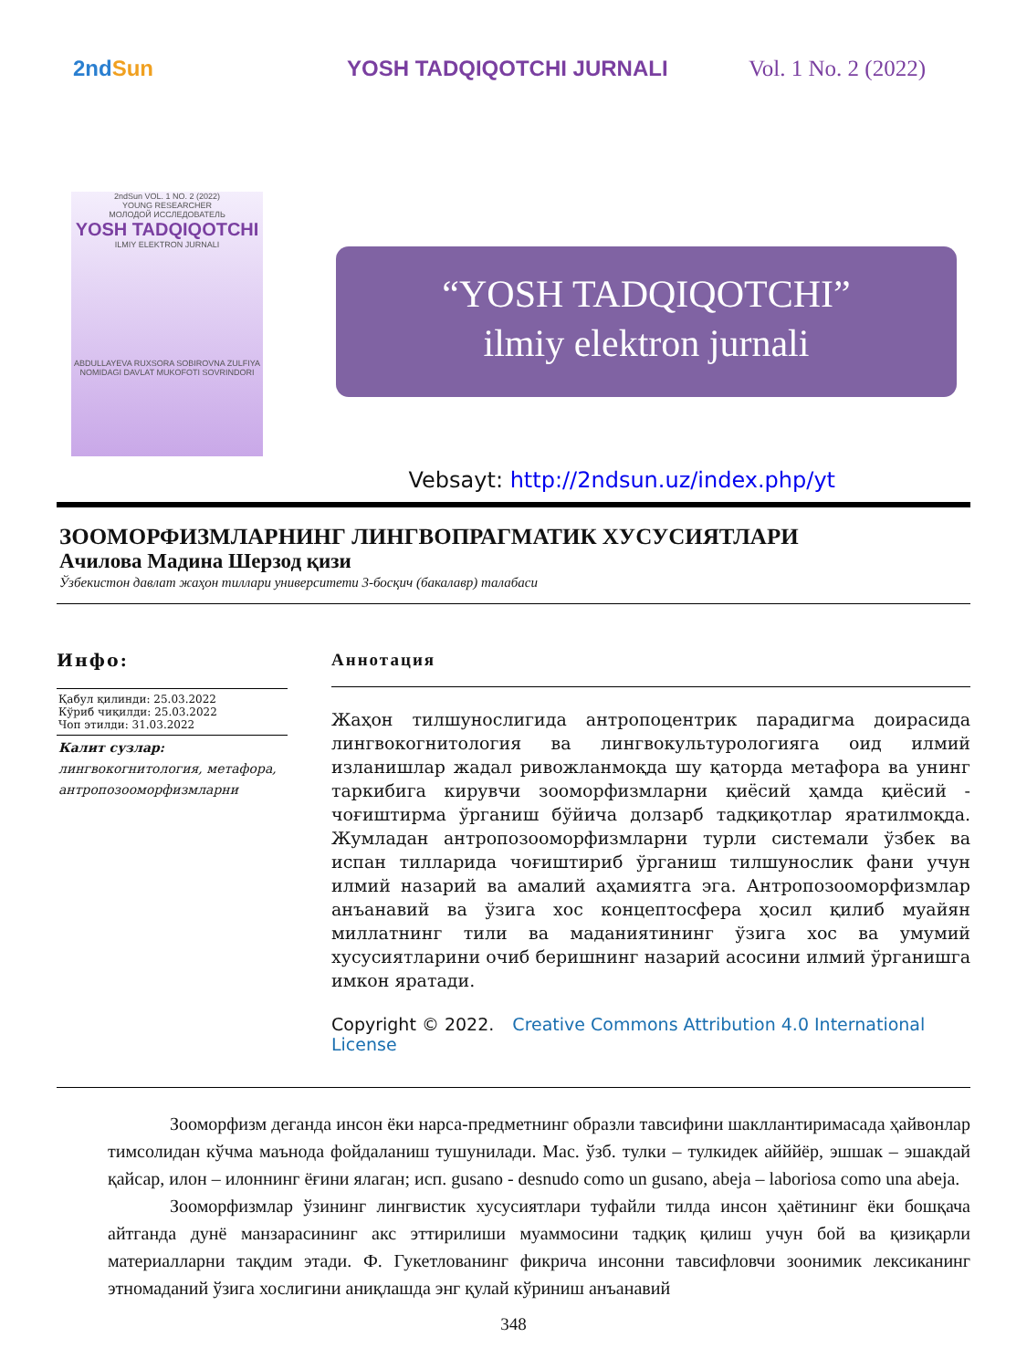2ndSun YOSH TADQIQOTCHI JURNALI Vol. 1 No. 2 (2022)
2ndSun VOL. 1 NO. 2 (2022)
YOUNG RESEARCHER
МОЛОДОЙ ИССЛЕДОВАТЕЛЬ
YOSH TADQIQOTCHI
ILMIY ELEKTRON JURNALI
ABDULLAYEVA RUXSORA SOBIROVNA ZULFIYA NOMIDAGI DAVLAT MUKOFOTI SOVRINDORI
“YOSH TADQIQOTCHI”
ilmiy elektron jurnali
Vebsayt: http://2ndsun.uz/index.php/yt
ЗООМОРФИЗМЛАРНИНГ ЛИНГВОПРАГМАТИК ХУСУСИЯТЛАРИ
Ачилова Мадина Шерзод қизи
Ўзбекистон давлат жаҳон тиллари университети 3-босқич (бакалавр) талабаси
Инфо:
Қабул қилинди: 25.03.2022
Кўриб чиқилди: 25.03.2022
Чоп этилди: 31.03.2022
Калит сузлар:
лингвокогнитология, метафора, антропозооморфизмларни
Аннотация
Жаҳон тилшунослигида антропоцентрик парадигма доирасида лингвокогнитология ва лингвокультурологияга оид илмий изланишлар жадал ривожланмоқда шу қаторда метафора ва унинг таркибига кирувчи зооморфизмларни қиёсий ҳамда қиёсий - чоғиштирма ўрганиш бўйича долзарб тадқиқотлар яратилмоқда. Жумладан антропозооморфизмларни турли системали ўзбек ва испан тилларида чоғиштириб ўрганиш тилшунослик фани учун илмий назарий ва амалий аҳамиятга эга. Антропозооморфизмлар анъанавий ва ўзига хос концептосфера ҳосил қилиб муайян миллатнинг тили ва маданиятининг ўзига хос ва умумий хусусиятларини очиб беришнинг назарий асосини илмий ўрганишга имкон яратади.
Copyright © 2022. Creative Commons Attribution 4.0 International License
Зооморфизм деганда инсон ёки нарса-предметнинг образли тавсифини шакллантиримасада ҳайвонлар тимсолидан кўчма маънода фойдаланиш тушунилади. Мас. ўзб. тулки – тулкидек айййёр, эшшак – эшакдай қайсар, илон – илоннинг ёғини ялаган; исп. gusano - desnudo como un gusano, abeja – laboriosa como una abeja.
Зооморфизмлар ўзининг лингвистик хусусиятлари туфайли тилда инсон ҳаётининг ёки бошқача айтганда дунё манзарасининг акс эттирилиши муаммосини тадқиқ қилиш учун бой ва қизиқарли материалларни тақдим этади. Ф. Гукетлованинг фикрича инсонни тавсифловчи зоонимик лексиканинг этномаданий ўзига хослигини аниқлашда энг қулай кўриниш анъанавий
348